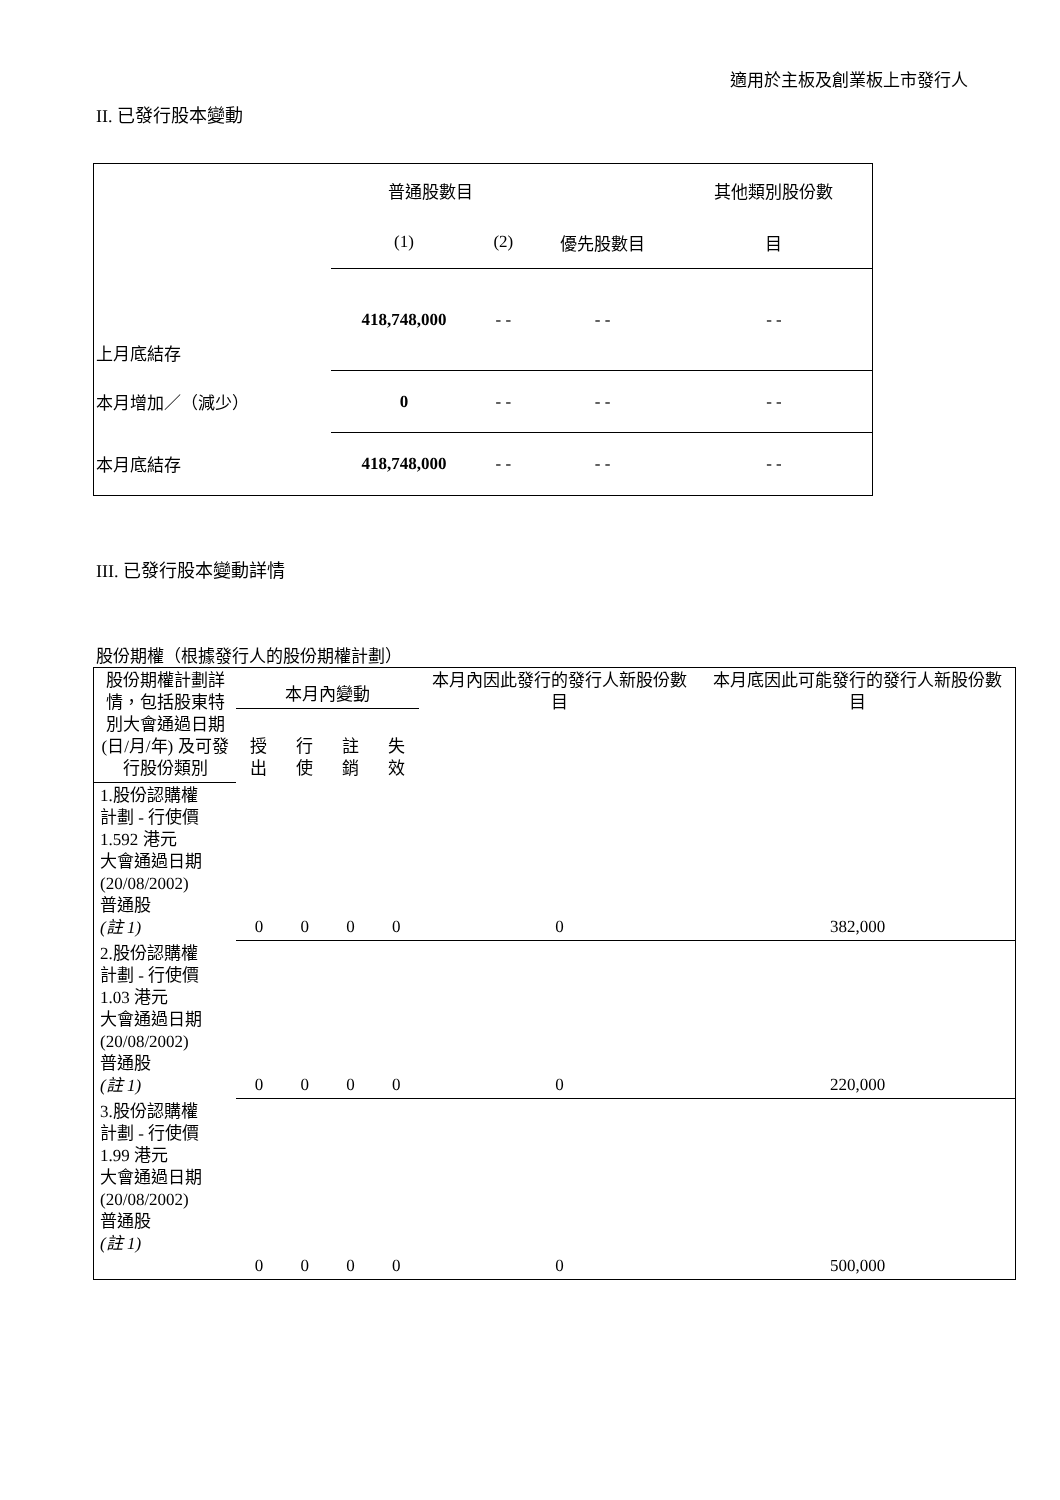適用於主板及創業板上市發行人
II. 已發行股本變動
| | 普通股數目 | | | 其他類別股份數 |
| | (1) | (2) | 優先股數目 | 目 |
| 上月底結存 | 418,748,000 | - - | - - | - - |
| 本月增加／（減少） | 0 | - - | - - | - - |
| 本月底結存 | 418,748,000 | - - | - - | - - |
III. 已發行股本變動詳情
股份期權（根據發行人的股份期權計劃）
| 股份期權計劃詳情，包括股東特別大會通過日期 (日/月/年) 及可發行股份類別 | 本月內變動 | | | | 本月內因此發行的發行人新股份數目 | 本月底因此可能發行的發行人新股份數目 |
| | 授出 | 行使 | 註銷 | 失效 | | |
| 1.股份認購權 計劃 - 行使價 1.592 港元 大會通過日期 (20/08/2002) 普通股 (註 1) | 0 | 0 | 0 | 0 | 0 | 382,000 |
| 2.股份認購權 計劃 - 行使價 1.03 港元 大會通過日期 (20/08/2002) 普通股 (註 1) | 0 | 0 | 0 | 0 | 0 | 220,000 |
| 3.股份認購權 計劃 - 行使價 1.99 港元 大會通過日期 (20/08/2002) 普通股 (註 1) | 0 | 0 | 0 | 0 | 0 | 500,000 |